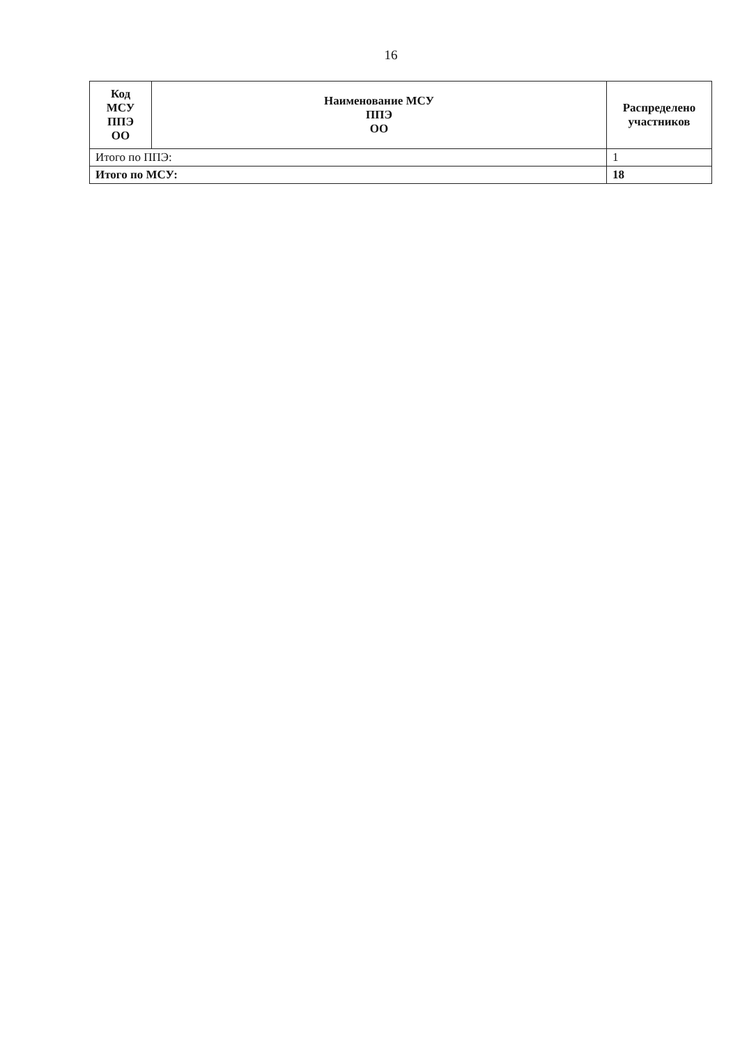16
| Код МСУ ППЭ ОО | Наименование МСУ ППЭ ОО | Распределено участников |
| --- | --- | --- |
| Итого по ППЭ: | | 1 |
| Итого по МСУ: | | 18 |